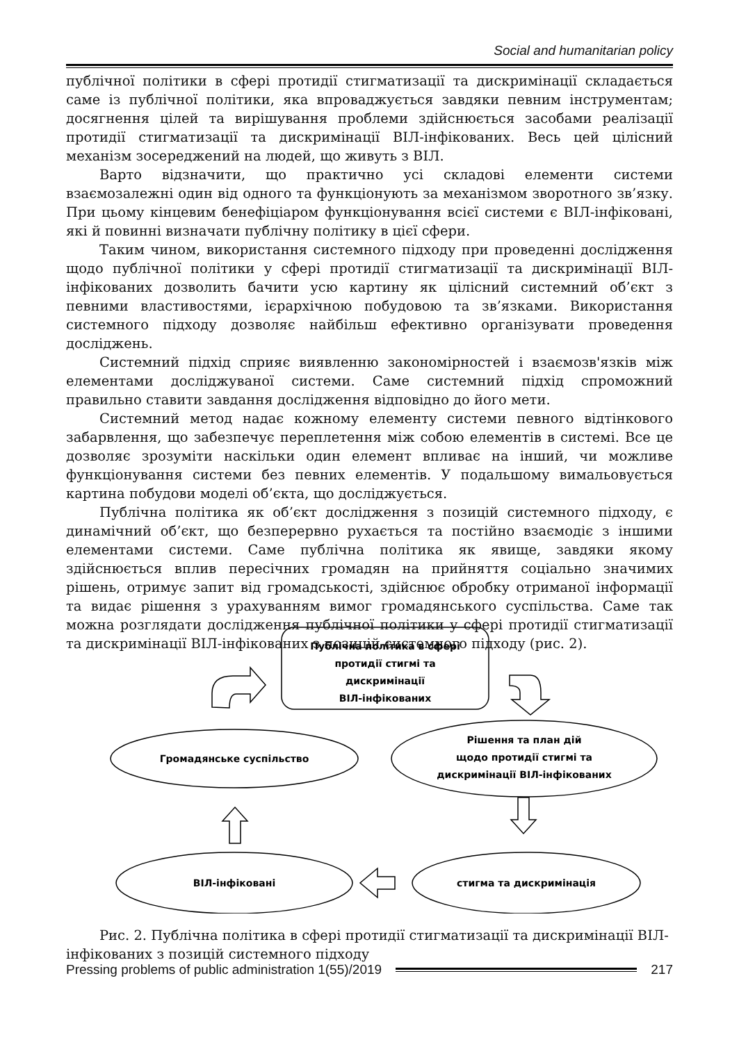Social and humanitarian policy
публічної політики в сфері протидії стигматизації та дискримінації складається саме із публічної політики, яка впроваджується завдяки певним інструментам; досягнення цілей та вирішування проблеми здійснюється засобами реалізації протидії стигматизації та дискримінації ВІЛ-інфікованих. Весь цей цілісний механізм зосереджений на людей, що живуть з ВІЛ.
Варто відзначити, що практично усі складові елементи системи взаємозалежні один від одного та функціонують за механізмом зворотного зв’язку. При цьому кінцевим бенефіціаром функціонування всієї системи є ВІЛ-інфіковані, які й повинні визначати публічну політику в цієї сфери.
Таким чином, використання системного підходу при проведенні дослідження щодо публічної політики у сфері протидії стигматизації та дискримінації ВІЛ-інфікованих дозволить бачити усю картину як цілісний системний об’єкт з певними властивостями, ієрархічною побудовою та зв’язками. Використання системного підходу дозволяє найбільш ефективно організувати проведення досліджень.
Системний підхід сприяє виявленню закономірностей і взаємозв'язків між елементами досліджуваної системи. Саме системний підхід спроможний правильно ставити завдання дослідження відповідно до його мети.
Системний метод надає кожному елементу системи певного відтінкового забарвлення, що забезпечує переплетення між собою елементів в системі. Все це дозволяє зрозуміти наскільки один елемент впливає на інший, чи можливе функціонування системи без певних елементів. У подальшому вимальовується картина побудови моделі об’єкта, що досліджується.
Публічна політика як об’єкт дослідження з позицій системного підходу, є динамічний об’єкт, що безперервно рухається та постійно взаємодіє з іншими елементами системи. Саме публічна політика як явище, завдяки якому здійснюється вплив пересічних громадян на прийняття соціально значимих рішень, отримує запит від громадськості, здійснює обробку отриманої інформації та видає рішення з урахуванням вимог громадянського суспільства. Саме так можна розглядати дослідження публічної політики у сфері протидії стигматизації та дискримінації ВІЛ-інфікованих з позицій системного підходу (рис. 2).
Публічна політика в сфері
протидії стигмі та
дискримінації
ВІЛ-інфікованих
Громадянське суспільство
Рішення та план дій
щодо протидії стигмі та
дискримінації ВІЛ-інфікованих
ВІЛ-інфіковані
стигма та дискримінація
Рис. 2. Публічна політика в сфері протидії стигматизації та дискримінації ВІЛ-інфікованих з позицій системного підходу
Pressing problems of public administration 1(55)/2019 217